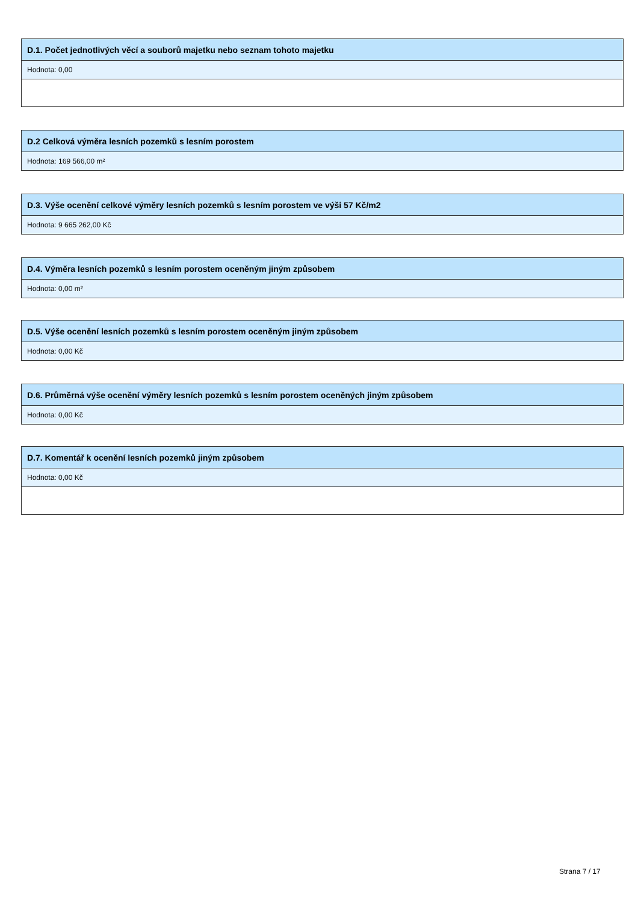D.1. Počet jednotlivých věcí a souborů majetku nebo seznam tohoto majetku
Hodnota: 0,00
D.2 Celková výměra lesních pozemků s lesním porostem
Hodnota: 169 566,00 m²
D.3. Výše ocenění celkové výměry lesních pozemků s lesním porostem ve výši 57 Kč/m2
Hodnota: 9 665 262,00 Kč
D.4. Výměra lesních pozemků s lesním porostem oceněným jiným způsobem
Hodnota: 0,00 m²
D.5. Výše ocenění lesních pozemků s lesním porostem oceněným jiným způsobem
Hodnota: 0,00 Kč
D.6. Průměrná výše ocenění výměry lesních pozemků s lesním porostem oceněných jiným způsobem
Hodnota: 0,00 Kč
D.7. Komentář k ocenění lesních pozemků jiným způsobem
Hodnota: 0,00 Kč
Strana 7 / 17